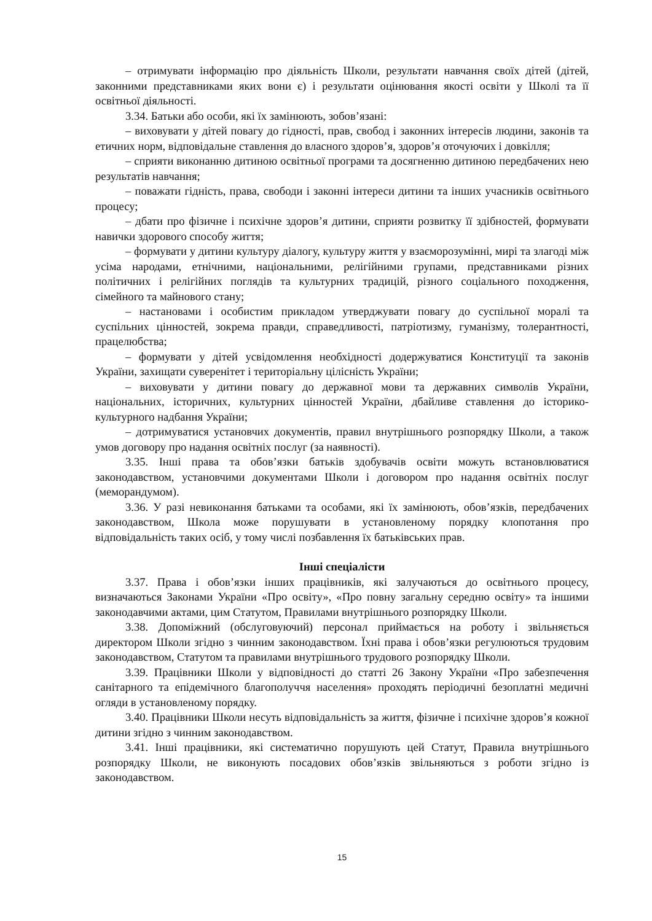– отримувати інформацію про діяльність Школи, результати навчання своїх дітей (дітей, законними представниками яких вони є) і результати оцінювання якості освіти у Школі та її освітньої діяльності.
3.34. Батьки або особи, які їх замінюють, зобов’язані:
– виховувати у дітей повагу до гідності, прав, свобод і законних інтересів людини, законів та етичних норм, відповідальне ставлення до власного здоров’я, здоров’я оточуючих і довкілля;
– сприяти виконанню дитиною освітньої програми та досягненню дитиною передбачених нею результатів навчання;
– поважати гідність, права, свободи і законні інтереси дитини та інших учасників освітнього процесу;
– дбати про фізичне і психічне здоров’я дитини, сприяти розвитку її здібностей, формувати навички здорового способу життя;
– формувати у дитини культуру діалогу, культуру життя у взаєморозумінні, мирі та злагоді між усіма народами, етнічними, національними, релігійними групами, представниками різних політичних і релігійних поглядів та культурних традицій, різного соціального походження, сімейного та майнового стану;
– настановами і особистим прикладом утверджувати повагу до суспільної моралі та суспільних цінностей, зокрема правди, справедливості, патріотизму, гуманізму, толерантності, працелюбства;
– формувати у дітей усвідомлення необхідності додержуватися Конституції та законів України, захищати суверенітет і територіальну цілісність України;
– виховувати у дитини повагу до державної мови та державних символів України, національних, історичних, культурних цінностей України, дбайливе ставлення до історико-культурного надбання України;
– дотримуватися установчих документів, правил внутрішнього розпорядку Школи, а також умов договору про надання освітніх послуг (за наявності).
3.35. Інші права та обов’язки батьків здобувачів освіти можуть встановлюватися законодавством, установчими документами Школи і договором про надання освітніх послуг (меморандумом).
3.36. У разі невиконання батьками та особами, які їх замінюють, обов’язків, передбачених законодавством, Школа може порушувати в установленому порядку клопотання про відповідальність таких осіб, у тому числі позбавлення їх батьківських прав.
Інші спеціалісти
3.37. Права і обов’язки інших працівників, які залучаються до освітнього процесу, визначаються Законами України «Про освіту», «Про повну загальну середню освіту» та іншими законодавчими актами, цим Статутом, Правилами внутрішнього розпорядку Школи.
3.38. Допоміжний (обслуговуючий) персонал приймається на роботу і звільняється директором Школи згідно з чинним законодавством. Їхні права і обов’язки регулюються трудовим законодавством, Статутом та правилами внутрішнього трудового розпорядку Школи.
3.39. Працівники Школи у відповідності до статті 26 Закону України «Про забезпечення санітарного та епідемічного благополуччя населення» проходять періодичні безоплатні медичні огляди в установленому порядку.
3.40. Працівники Школи несуть відповідальність за життя, фізичне і психічне здоров’я кожної дитини згідно з чинним законодавством.
3.41. Інші працівники, які систематично порушують цей Статут, Правила внутрішнього розпорядку Школи, не виконують посадових обов’язків звільняються з роботи згідно із законодавством.
15